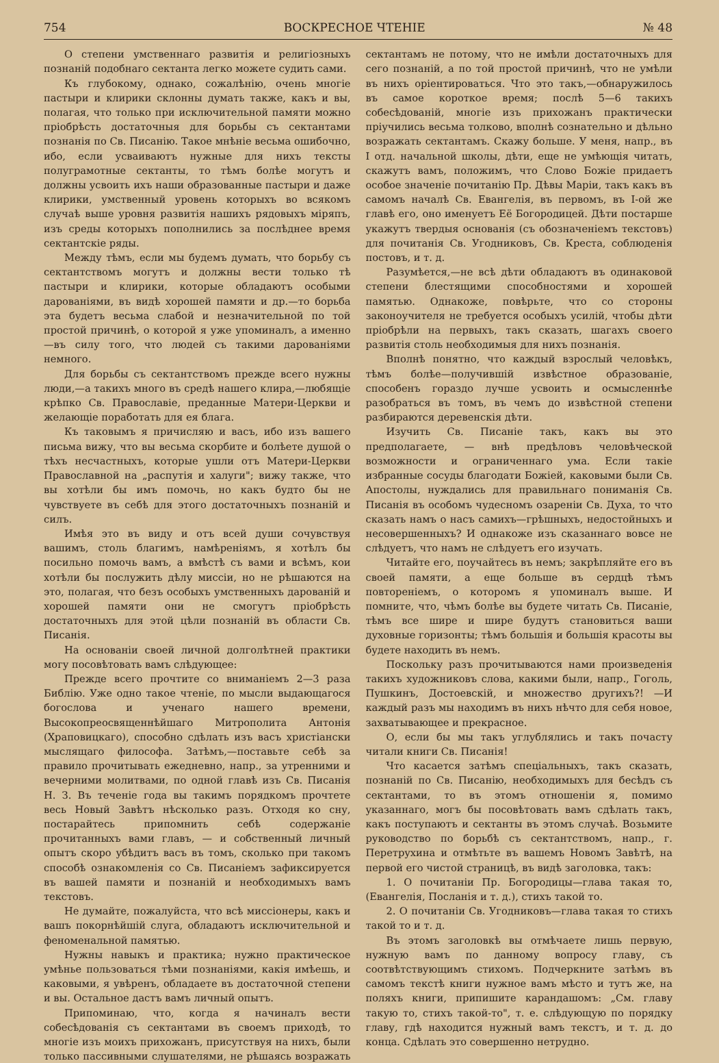754 ВОСКРЕСНОЕ ЧТЕНІЕ № 48
О степени умственнаго развитія и религіозныхъ познаній подобнаго сектанта легко можете судить сами.
Къ глубокому, однако, сожалѣнію, очень многіе пастыри и клирики склонны думать также, какъ и вы, полагая, что только при исключительной памяти можно пріобрѣсть достаточныя для борьбы съ сектантами познанія по Св. Писанію. Такое мнѣніе весьма ошибочно, ибо, если усваиваютъ нужные для нихъ тексты полуграмотные сектанты, то тѣмъ болѣе могутъ и должны усвоить ихъ наши образованные пастыри и даже клирики, умственный уровень которыхъ во всякомъ случаѣ выше уровня развитія нашихъ рядовыхъ міряпъ, изъ среды которыхъ пополнились за послѣднее время сектантскіе ряды.
Между тѣмъ, если мы будемъ думать, что борьбу съ сектантствомъ могутъ и должны вести только тѣ пастыри и клирики, которые обладаютъ особыми дарованіями, въ видѣ хорошей памяти и др.—то борьба эта будетъ весьма слабой и незначительной по той простой причинѣ, о которой я уже упоминалъ, а именно—въ силу того, что людей съ такими дарованіями немного.
Для борьбы съ сектантствомъ прежде всего нужны люди,—а такихъ много въ средѣ нашего клира,—любящіе крѣпко Св. Православіе, преданные Матери-Церкви и желающіе поработать для ея блага.
Къ таковымъ я причисляю и васъ, ибо изъ вашего письма вижу, что вы весьма скорбите и болѣете душой о тѣхъ несчастныхъ, которые ушли отъ Матери-Церкви Православной на „распутія и халуги"; вижу также, что вы хотѣли бы имъ помочь, но какъ будто бы не чувствуете въ себѣ для этого достаточныхъ познаній и силъ.
Имѣя это въ виду и отъ всей души сочувствуя вашимъ, столь благимъ, намѣреніямъ, я хотѣлъ бы посильно помочь вамъ, а вмѣстѣ съ вами и всѣмъ, кои хотѣли бы послужить дѣлу миссіи, но не рѣшаются на это, полагая, что безъ особыхъ умственныхъ дарованій и хорошей памяти они не смогутъ пріобрѣсть достаточныхъ для этой цѣли познаній въ области Св. Писанія.
На основаніи своей личной долголѣтней практики могу посовѣтовать вамъ слѣдующее:
Прежде всего прочтите со вниманіемъ 2—3 раза Библію. Уже одно такое чтеніе, по мысли выдающагося богослова и ученаго нашего времени, Высокопреосвященнѣйшаго Митрополита Антонія (Храповицкаго), способно сдѣлать изъ васъ христіански мыслящаго философа. Затѣмъ,—поставьте себѣ за правило прочитывать ежедневно, напр., за утренними и вечерними молитвами, по одной главѣ изъ Св. Писанія Н. З. Въ теченіе года вы такимъ порядкомъ прочтете весь Новый Завѣтъ нѣсколько разъ. Отходя ко сну, постарайтесь припомнить себѣ содержаніе прочитанныхъ вами главъ, — и собственный личный опытъ скоро убѣдитъ васъ въ томъ, сколько при такомъ способѣ ознакомленія со Св. Писаніемъ зафиксируется въ вашей памяти и познаній и необходимыхъ вамъ текстовъ.
Не думайте, пожалуйста, что всѣ миссіонеры, какъ и вашъ покорнѣйшій слуга, обладаютъ исключительной и феноменальной памятью.
Нужны навыкъ и практика; нужно практическое умѣнье пользоваться тѣми познаніями, какія имѣешь, и каковыми, я увѣренъ, обладаете въ достаточной степени и вы. Остальное дастъ вамъ личный опытъ.
Припоминаю, что, когда я начиналъ вести собесѣдованія съ сектантами въ своемъ приходѣ, то многіе изъ моихъ прихожанъ, присутствуя на нихъ, были только пассивными слушателями, не рѣшаясь возражать сектантамъ не потому, что не имѣли достаточныхъ для сего познаній, а по той простой причинѣ, что не умѣли въ нихъ оріентироваться. Что это такъ,—обнаружилось въ самое короткое время; послѣ 5—6 такихъ собесѣдованій, многіе изъ прихожанъ практически пріучились весьма толково, вполнѣ сознательно и дѣльно возражать сектантамъ. Скажу больше. У меня, напр., въ I отд. начальной школы, дѣти, еще не умѣющія читать, скажутъ вамъ, положимъ, что Слово Божіе придаетъ особое значеніе почитанію Пр. Дѣвы Маріи, такъ какъ въ самомъ началѣ Св. Евангелія, въ первомъ, въ I-ой же главѣ его, оно именуетъ Её Богородицей. Дѣти постарше укажутъ твердыя основанія (съ обозначеніемъ текстовъ) для почитанія Св. Угодниковъ, Св. Креста, соблюденія постовъ, и т. д.
Разумѣется,—не всѣ дѣти обладаютъ въ одинаковой степени блестящими способностями и хорошей памятью. Однакоже, повѣрьте, что со стороны законоучителя не требуется особыхъ усилій, чтобы дѣти пріобрѣли на первыхъ, такъ сказать, шагахъ своего развитія столь необходимыя для нихъ познанія.
Вполнѣ понятно, что каждый взрослый человѣкъ, тѣмъ болѣе—получившій извѣстное образованіе, способенъ гораздо лучше усвоить и осмысленнѣе разобраться въ томъ, въ чемъ до извѣстной степени разбираются деревенскія дѣти.
Изучить Св. Писаніе такъ, какъ вы это предполагаете, — внѣ предѣловъ человѣческой возможности и ограниченнаго ума. Если такіе избранные сосуды благодати Божіей, каковыми были Св. Апостолы, нуждались для правильнаго пониманія Св. Писанія въ особомъ чудесномъ озареніи Св. Духа, то что сказать намъ о насъ самихъ—грѣшныхъ, недостойныхъ и несовершенныхъ? И однакоже изъ сказаннаго вовсе не слѣдуетъ, что намъ не слѣдуетъ его изучать.
Читайте его, поучайтесь въ немъ; закрѣпляйте его въ своей памяти, а еще больше въ сердцѣ тѣмъ повтореніемъ, о которомъ я упоминалъ выше. И помните, что, чѣмъ болѣе вы будете читать Св. Писаніе, тѣмъ все шире и шире будутъ становиться ваши духовные горизонты; тѣмъ большія и большія красоты вы будете находить въ немъ.
Поскольку разъ прочитываются нами произведенія такихъ художниковъ слова, какими были, напр., Гоголь, Пушкинъ, Достоевскій, и множество другихъ?! —И каждый разъ мы находимъ въ нихъ нѣчто для себя новое, захватывающее и прекрасное.
О, если бы мы такъ углублялись и такъ почасту читали книги Св. Писанія!
Что касается затѣмъ спеціальныхъ, такъ сказать, познаній по Св. Писанію, необходимыхъ для бесѣдъ съ сектантами, то въ этомъ отношеніи я, помимо указаннаго, могъ бы посовѣтовать вамъ сдѣлать такъ, какъ поступаютъ и сектанты въ этомъ случаѣ. Возьмите руководство по борьбѣ съ сектантствомъ, напр., г. Перетрухина и отмѣтьте въ вашемъ Новомъ Завѣтѣ, на первой его чистой страницѣ, въ видѣ заголовка, такъ:
1. О почитаніи Пр. Богородицы—глава такая то, (Евангелія, Посланія и т. д.), стихъ такой то.
2. О почитаніи Св. Угодниковъ—глава такая то стихъ такой то и т. д.
Въ этомъ заголовкѣ вы отмѣчаете лишь первую, нужную вамъ по данному вопросу главу, съ соотвѣтствующимъ стихомъ. Подчеркните затѣмъ въ самомъ текстѣ книги нужное вамъ мѣсто и тутъ же, на поляхъ книги, припишите карандашомъ: „См. главу такую то, стихъ такой-то", т. е. слѣдующую по порядку главу, гдѣ находится нужный вамъ текстъ, и т. д. до конца. Сдѣлать это совершенно нетрудно.